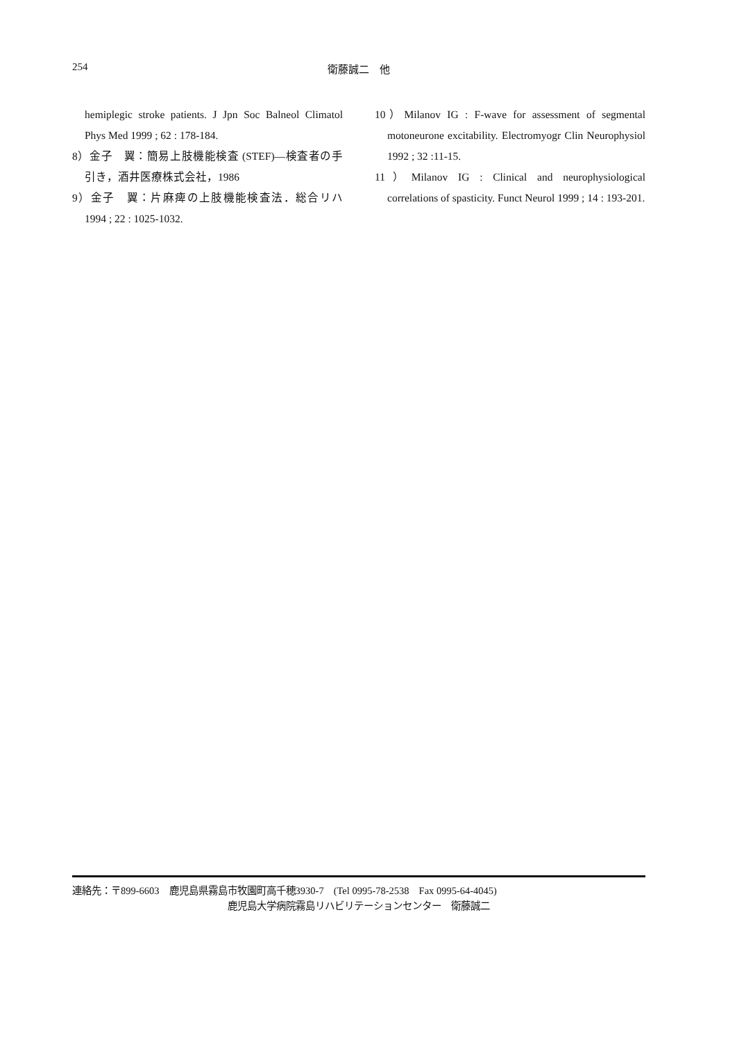254
衛藤誠二　他
hemiplegic stroke patients. J Jpn Soc Balneol Climatol Phys Med 1999 ; 62 : 178-184.
8）金子　翼：簡易上肢機能検査 (STEF)—検査者の手引き，酒井医療株式会社，1986
9）金子　翼：片麻痺の上肢機能検査法．総合リハ 1994 ; 22 : 1025-1032.
10）Milanov IG : F-wave for assessment of segmental motoneurone excitability. Electromyogr Clin Neurophysiol 1992 ; 32 :11-15.
11）Milanov IG : Clinical and neurophysiological correlations of spasticity. Funct Neurol 1999 ; 14 : 193-201.
連絡先：〒899-6603　鹿児島県霧島市牧園町高千穂3930-7　(Tel 0995-78-2538　Fax 0995-64-4045)
鹿児島大学病院霧島リハビリテーションセンター　衛藤誠二